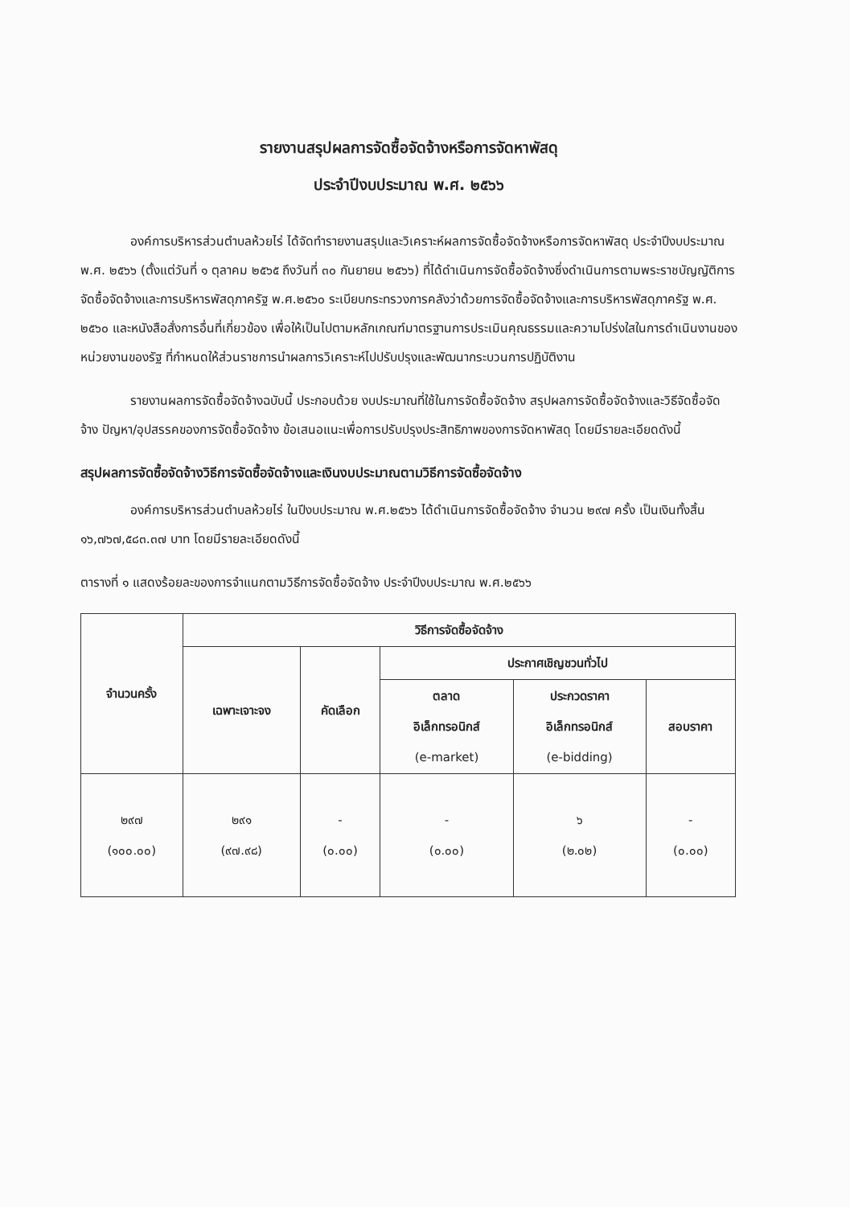รายงานสรุปผลการจัดซื้อจัดจ้างหรือการจัดหาพัสดุ
ประจำปีงบประมาณ พ.ศ. ๒๕๖๖
องค์การบริหารส่วนตำบลห้วยไร่ ได้จัดทำรายงานสรุปและวิเคราะห์ผลการจัดซื้อจัดจ้างหรือการจัดหาพัสดุ ประจำปีงบประมาณ พ.ศ. ๒๕๖๖ (ตั้งแต่วันที่ ๑ ตุลาคม ๒๕๖๕ ถึงวันที่ ๓๐ กันยายน ๒๕๖๖) ที่ได้ดำเนินการจัดซื้อจัดจ้างซึ่งดำเนินการตามพระราชบัญญัติการจัดซื้อจัดจ้างและการบริหารพัสดุภาครัฐ พ.ศ.๒๕๖๐ ระเบียบกระทรวงการคลังว่าด้วยการจัดซื้อจัดจ้างและการบริหารพัสดุภาครัฐ พ.ศ. ๒๕๖๐ และหนังสือสั่งการอื่นที่เกี่ยวข้อง เพื่อให้เป็นไปตามหลักเกณฑ์มาตรฐานการประเมินคุณธรรมและความโปร่งใสในการดำเนินงานของหน่วยงานของรัฐ ที่กำหนดให้ส่วนราชการนำผลการวิเคราะห์ไปปรับปรุงและพัฒนากระบวนการปฏิบัติงาน
รายงานผลการจัดซื้อจัดจ้างฉบับนี้ ประกอบด้วย งบประมาณที่ใช้ในการจัดซื้อจัดจ้าง สรุปผลการจัดซื้อจัดจ้างและวิธีจัดซื้อจัดจ้าง ปัญหา/อุปสรรคของการจัดซื้อจัดจ้าง ข้อเสนอแนะเพื่อการปรับปรุงประสิทธิภาพของการจัดหาพัสดุ โดยมีรายละเอียดดังนี้
สรุปผลการจัดซื้อจัดจ้างวิธีการจัดซื้อจัดจ้างและเงินงบประมาณตามวิธีการจัดซื้อจัดจ้าง
องค์การบริหารส่วนตำบลห้วยไร่ ในปีงบประมาณ พ.ศ.๒๕๖๖ ได้ดำเนินการจัดซื้อจัดจ้าง จำนวน ๒๙๗ ครั้ง เป็นเงินทั้งสิ้น ๑๖,๗๖๗,๕๘๓.๓๗ บาท โดยมีรายละเอียดดังนี้
ตารางที่ ๑ แสดงร้อยละของการจำแนกตามวิธีการจัดซื้อจัดจ้าง ประจำปีงบประมาณ พ.ศ.๒๕๖๖
| จำนวนครั้ง | วิธีการจัดซื้อจัดจ้าง | | | | |
| --- | --- | --- | --- | --- | --- |
| | เฉพาะเจาะจง | คัดเลือก | ประกาศเชิญชวนทั่วไป | | |
| | | | ตลาด อิเล็กทรอนิกส์ (e-market) | ประกวดราคา อิเล็กทรอนิกส์ (e-bidding) | สอบราคา |
| ๒๙๗ (๑๐๐.๐๐) | ๒๙๑ (๙๗.๙๘) | - (๐.๐๐) | - (๐.๐๐) | ๖ (๒.๐๒) | - (๐.๐๐) |